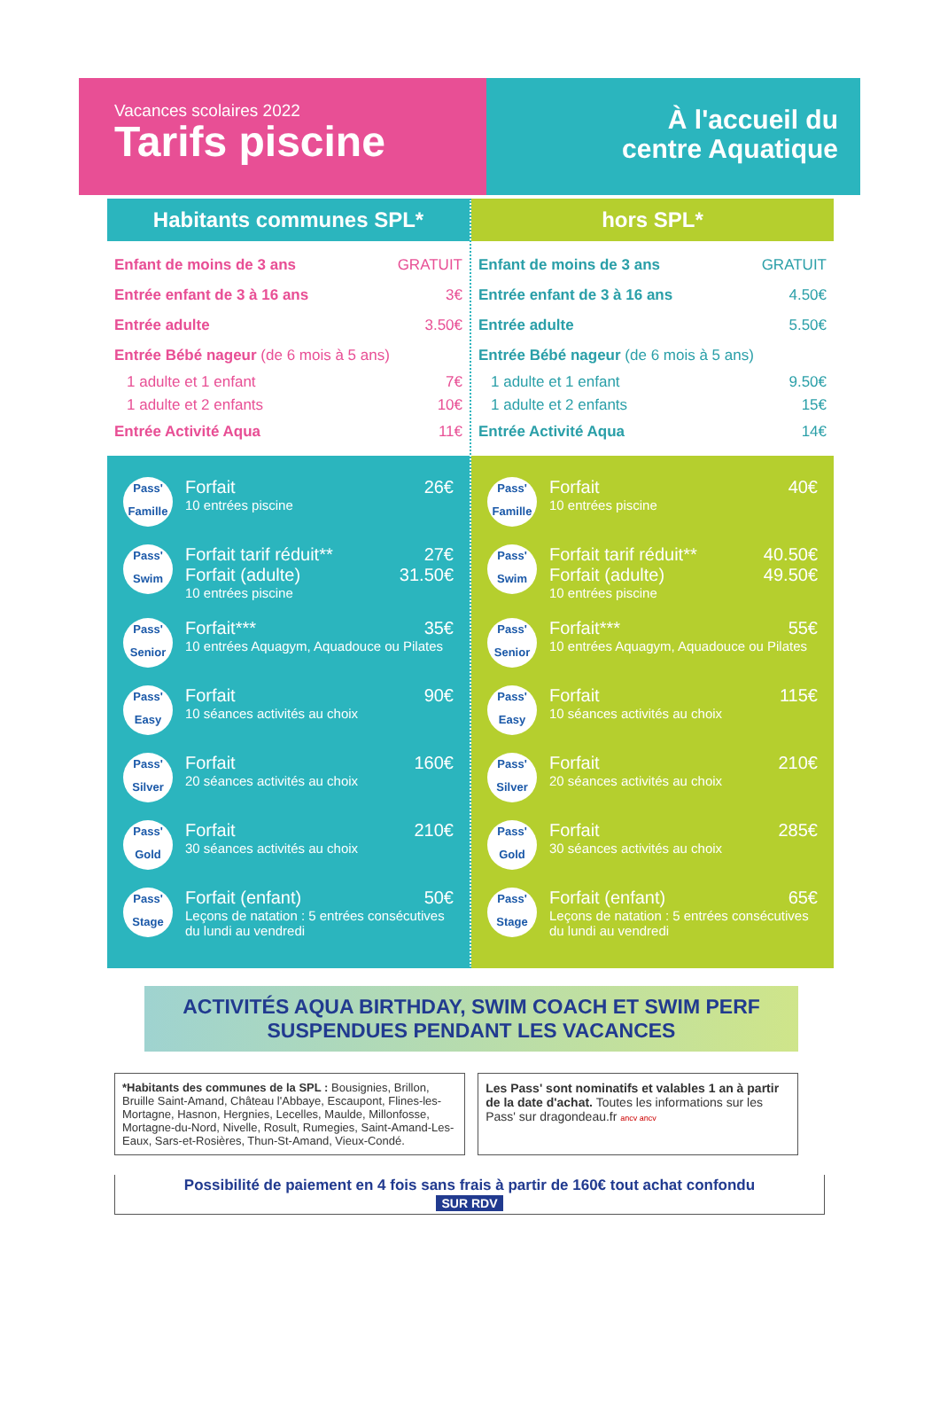Vacances scolaires 2022
Tarifs piscine
À l'accueil du
centre Aquatique
Habitants communes SPL*
Enfant de moins de 3 ans GRATUIT
Entrée enfant de 3 à 16 ans 3€
Entrée adulte 3.50€
Entrée Bébé nageur (de 6 mois à 5 ans)
1 adulte et 1 enfant 7€
1 adulte et 2 enfants 10€
Entrée Activité Aqua 11€
Pass'
Famille
Forfait 26€
10 entrées piscine
Pass'
Swim
Forfait tarif réduit** 27€
Forfait (adulte) 31.50€
10 entrées piscine
Pass'
Senior
Forfait*** 35€
10 entrées Aquagym, Aquadouce ou Pilates
Pass'
Easy
Forfait 90€
10 séances activités au choix
Pass'
Silver
Forfait 160€
20 séances activités au choix
Pass'
Gold
Forfait 210€
30 séances activités au choix
Pass'
Stage
Forfait (enfant) 50€
Leçons de natation : 5 entrées consécutives du lundi au vendredi
hors SPL*
Enfant de moins de 3 ans GRATUIT
Entrée enfant de 3 à 16 ans 4.50€
Entrée adulte 5.50€
Entrée Bébé nageur (de 6 mois à 5 ans)
1 adulte et 1 enfant 9.50€
1 adulte et 2 enfants 15€
Entrée Activité Aqua 14€
Pass'
Famille
Forfait 40€
10 entrées piscine
Pass'
Swim
Forfait tarif réduit** 40.50€
Forfait (adulte) 49.50€
10 entrées piscine
Pass'
Senior
Forfait*** 55€
10 entrées Aquagym, Aquadouce ou Pilates
Pass'
Easy
Forfait 115€
10 séances activités au choix
Pass'
Silver
Forfait 210€
20 séances activités au choix
Pass'
Gold
Forfait 285€
30 séances activités au choix
Pass'
Stage
Forfait (enfant) 65€
Leçons de natation : 5 entrées consécutives du lundi au vendredi
ACTIVITÉS AQUA BIRTHDAY, SWIM COACH ET SWIM PERF
SUSPENDUES PENDANT LES VACANCES
*Habitants des communes de la SPL : Bousignies, Brillon, Bruille Saint-Amand, Château l'Abbaye, Escaupont, Flines-les-Mortagne, Hasnon, Hergnies, Lecelles, Maulde, Millonfosse, Mortagne-du-Nord, Nivelle, Rosult, Rumegies, Saint-Amand-Les-Eaux, Sars-et-Rosières, Thun-St-Amand, Vieux-Condé.
Les Pass' sont nominatifs et valables 1 an à partir de la date d'achat. Toutes les informations sur les Pass' sur dragondeau.fr ancv ancv
Possibilité de paiement en 4 fois sans frais à partir de 160€ tout achat confondu
SUR RDV